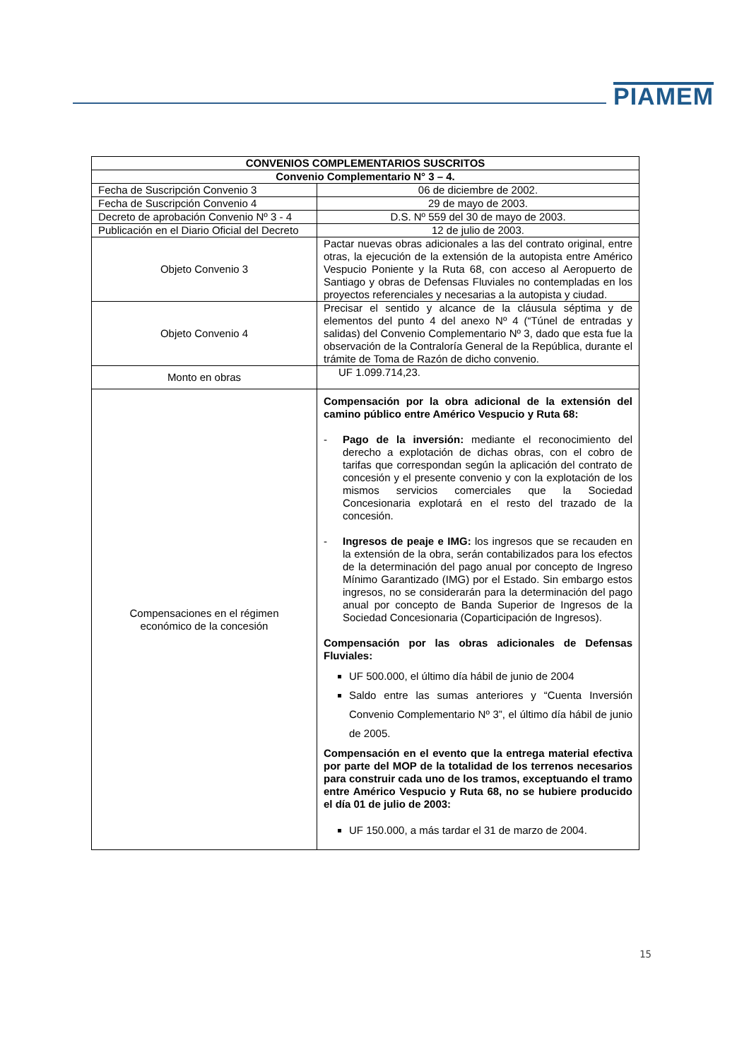PIAMEM
| CONVENIOS COMPLEMENTARIOS SUSCRITOS | |
| --- | --- |
| Convenio Complementario N° 3 – 4. | |
| Fecha de Suscripción Convenio 3 | 06 de diciembre de 2002. |
| Fecha de Suscripción Convenio 4 | 29 de mayo de 2003. |
| Decreto de aprobación Convenio Nº 3 - 4 | D.S. Nº 559 del 30 de mayo de 2003. |
| Publicación en el Diario Oficial del Decreto | 12 de julio de 2003. |
| Objeto Convenio 3 | Pactar nuevas obras adicionales a las del contrato original, entre otras, la ejecución de la extensión de la autopista entre Américo Vespucio Poniente y la Ruta 68, con acceso al Aeropuerto de Santiago y obras de Defensas Fluviales no contempladas en los proyectos referenciales y necesarias a la autopista y ciudad. |
| Objeto Convenio 4 | Precisar el sentido y alcance de la cláusula séptima y de elementos del punto 4 del anexo Nº 4 (“Túnel de entradas y salidas) del Convenio Complementario Nº 3, dado que esta fue la observación de la Contraloría General de la República, durante el trámite de Toma de Razón de dicho convenio. |
| Monto en obras | UF 1.099.714,23. |
| Compensaciones en el régimen económico de la concesión | Compensación por la obra adicional de la extensión del camino público entre Américo Vespucio y Ruta 68: - Pago de la inversión: mediante el reconocimiento del derecho a explotación de dichas obras, con el cobro de tarifas que correspondan según la aplicación del contrato de concesión y el presente convenio y con la explotación de los mismos servicios comerciales que la Sociedad Concesionaria explotará en el resto del trazado de la concesión. - Ingresos de peaje e IMG: los ingresos que se recauden en la extensión de la obra, serán contabilizados para los efectos de la determinación del pago anual por concepto de Ingreso Mínimo Garantizado (IMG) por el Estado. Sin embargo estos ingresos, no se considerarán para la determinación del pago anual por concepto de Banda Superior de Ingresos de la Sociedad Concesionaria (Coparticipación de Ingresos). Compensación por las obras adicionales de Defensas Fluviales: UF 500.000, el último día hábil de junio de 2004 Saldo entre las sumas anteriores y “Cuenta Inversión Convenio Complementario Nº 3”, el último día hábil de junio de 2005. Compensación en el evento que la entrega material efectiva por parte del MOP de la totalidad de los terrenos necesarios para construir cada uno de los tramos, exceptuando el tramo entre Américo Vespucio y Ruta 68, no se hubiere producido el día 01 de julio de 2003: UF 150.000, a más tardar el 31 de marzo de 2004. |
15